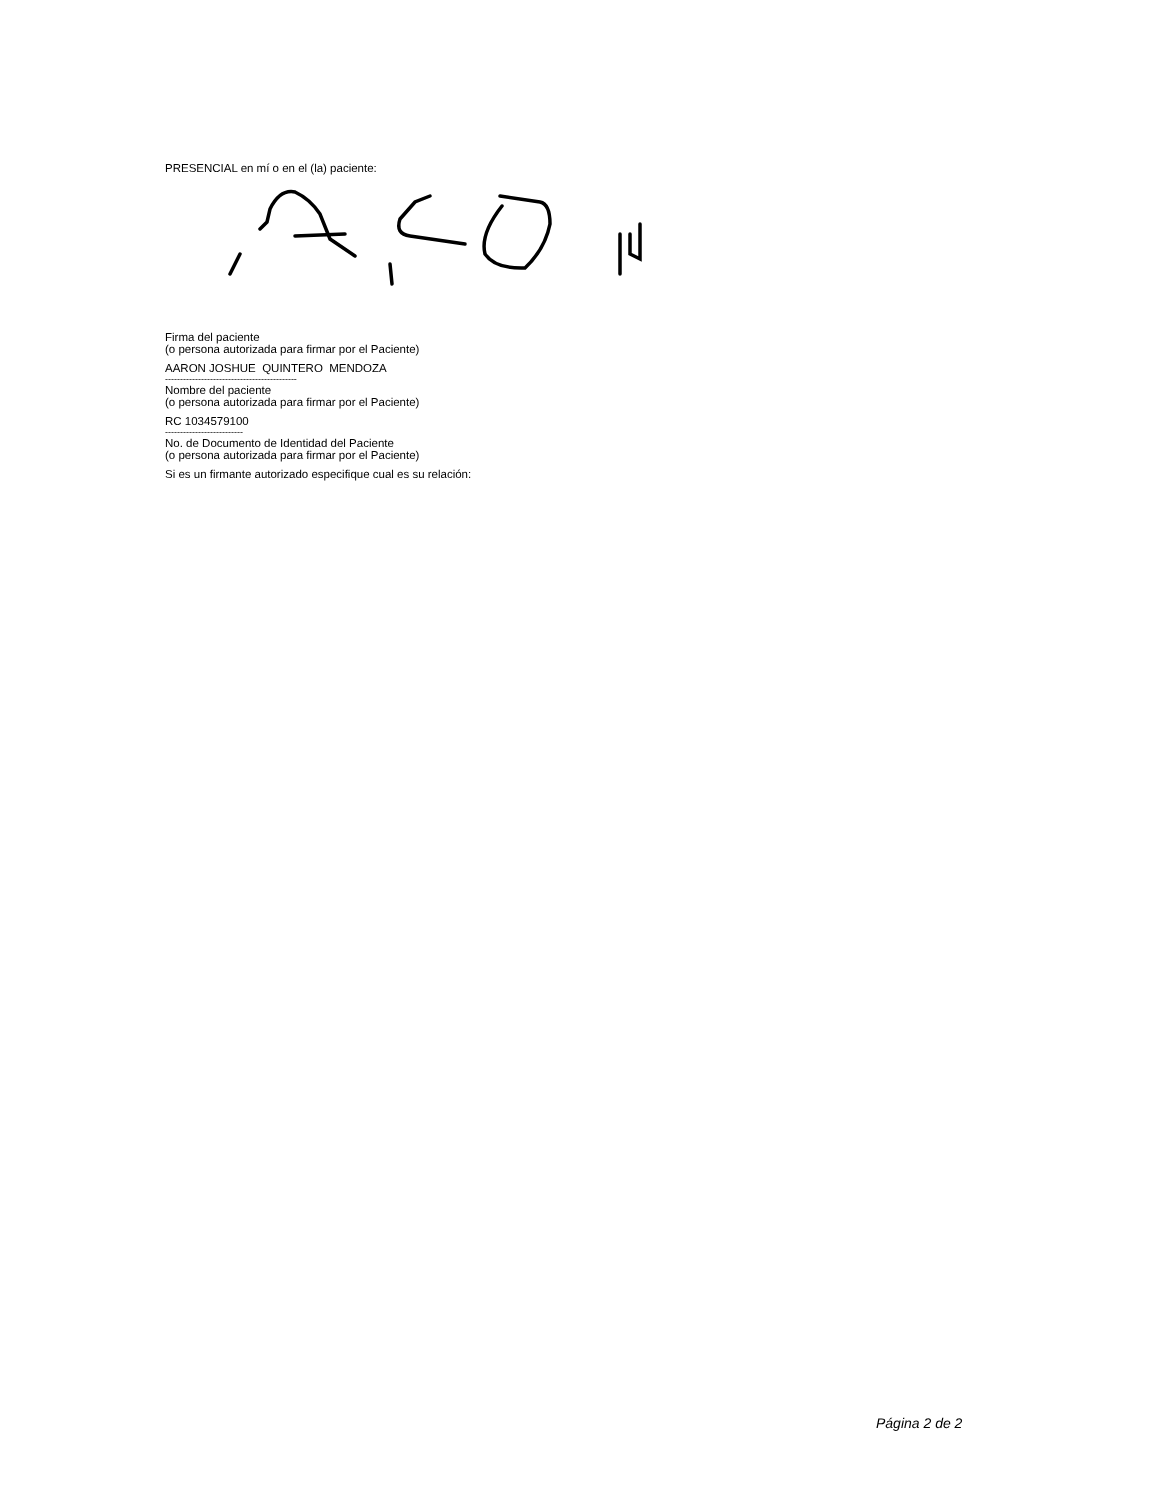PRESENCIAL en mí o en el (la) paciente:
Firma del paciente
(o persona autorizada para firmar por el Paciente)
AARON JOSHUE QUINTERO MENDOZA
--------------------------------------------
Nombre del paciente
(o persona autorizada para firmar por el Paciente)
RC 1034579100
--------------------------
No. de Documento de Identidad del Paciente
(o persona autorizada para firmar por el Paciente)
Si es un firmante autorizado especifique cual es su relación:
Página 2 de 2